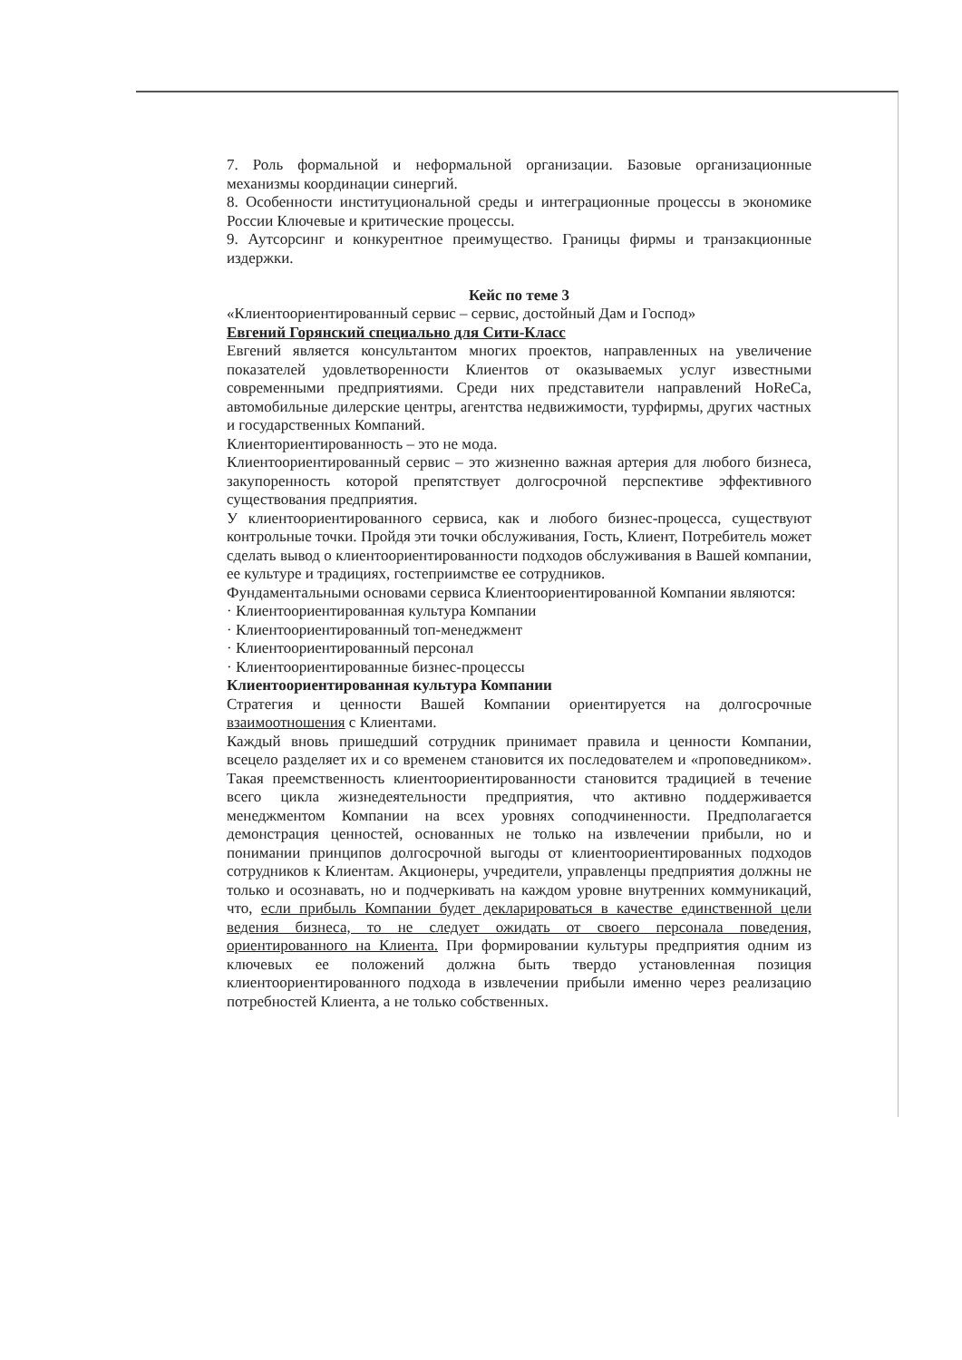7. Роль формальной и неформальной организации. Базовые организационные механизмы координации синергий.
8. Особенности институциональной среды и интеграционные процессы в экономике России Ключевые и критические процессы.
9. Аутсорсинг и конкурентное преимущество. Границы фирмы и транзакционные издержки.
Кейс по теме 3
«Клиентоориентированный сервис – сервис, достойный Дам и Господ»
Евгений Горянский специально для Сити-Класс
Евгений является консультантом многих проектов, направленных на увеличение показателей удовлетворенности Клиентов от оказываемых услуг известными современными предприятиями. Среди них представители направлений HoReCa, автомобильные дилерские центры, агентства недвижимости, турфирмы, других частных и государственных Компаний.
Клиенториентированность – это не мода.
Клиентоориентированный сервис – это жизненно важная артерия для любого бизнеса, закупоренность которой препятствует долгосрочной перспективе эффективного существования предприятия.
У клиентоориентированного сервиса, как и любого бизнес-процесса, существуют контрольные точки. Пройдя эти точки обслуживания, Гость, Клиент, Потребитель может сделать вывод о клиентоориентированности подходов обслуживания в Вашей компании, ее культуре и традициях, гостеприимстве ее сотрудников.
Фундаментальными основами сервиса Клиентоориентированной Компании являются:
· Клиентоориентированная культура Компании
· Клиентоориентированный топ-менеджмент
· Клиентоориентированный персонал
· Клиентоориентированные бизнес-процессы
Клиентоориентированная культура Компании
Стратегия и ценности Вашей Компании ориентируется на долгосрочные взаимоотношения с Клиентами.
Каждый вновь пришедший сотрудник принимает правила и ценности Компании, всецело разделяет их и со временем становится их последователем и «проповедником». Такая преемственность клиентоориентированности становится традицией в течение всего цикла жизнедеятельности предприятия, что активно поддерживается менеджментом Компании на всех уровнях соподчиненности. Предполагается демонстрация ценностей, основанных не только на извлечении прибыли, но и понимании принципов долгосрочной выгоды от клиентоориентированных подходов сотрудников к Клиентам. Акционеры, учредители, управленцы предприятия должны не только и осознавать, но и подчеркивать на каждом уровне внутренних коммуникаций, что, если прибыль Компании будет декларироваться в качестве единственной цели ведения бизнеса, то не следует ожидать от своего персонала поведения, ориентированного на Клиента. При формировании культуры предприятия одним из ключевых ее положений должна быть твердо установленная позиция клиентоориентированного подхода в извлечении прибыли именно через реализацию потребностей Клиента, а не только собственных.